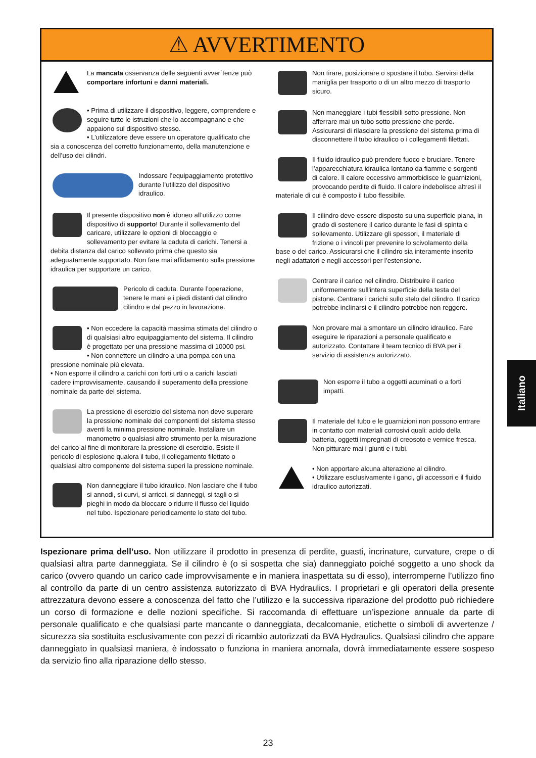⚠ AVVERTIMENTO
La mancata osservanza delle seguenti avver`tenze può comportare infortuni e danni materiali.
• Prima di utilizzare il dispositivo, leggere, comprendere e seguire tutte le istruzioni che lo accompagnano e che appaiono sul dispositivo stesso.
• L’utilizzatore deve essere un operatore qualificato che sia a conoscenza del corretto funzionamento, della manutenzione e dell’uso dei cilindri.
Indossare l’equipaggiamento protettivo durante l’utilizzo del dispositivo idraulico.
Il presente dispositivo non è idoneo all’utilizzo come dispositivo di supporto! Durante il sollevamento del caricare, utilizzare le opzioni di bloccaggio e sollevamento per evitare la caduta di carichi. Tenersi a debita distanza dal carico sollevato prima che questo sia adeguatamente supportato. Non fare mai affidamento sulla pressione idraulica per supportare un carico.
Pericolo di caduta. Durante l’operazione, tenere le mani e i piedi distanti dal cilindro cilindro e dal pezzo in lavorazione.
• Non eccedere la capacità massima stimata del cilindro o di qualsiasi altro equipaggiamento del sistema. Il cilindro è progettato per una pressione massima di 10000 psi.
• Non connettere un cilindro a una pompa con una pressione nominale più elevata.
• Non esporre il cilindro a carichi con forti urti o a carichi lasciati cadere improvvisamente, causando il superamento della pressione nominale da parte del sistema.
La pressione di esercizio del sistema non deve superare la pressione nominale dei componenti del sistema stesso aventi la minima pressione nominale. Installare un manometro o qualsiasi altro strumento per la misurazione del carico al fine di monitorare la pressione di esercizio. Esiste il pericolo di esplosione qualora il tubo, il collegamento filettato o qualsiasi altro componente del sistema superi la pressione nominale.
Non danneggiare il tubo idraulico. Non lasciare che il tubo si annodi, si curvi, si arricci, si danneggi, si tagli o si pieghi in modo da bloccare o ridurre il flusso del liquido nel tubo. Ispezionare periodicamente lo stato del tubo.
Non tirare, posizionare o spostare il tubo. Servirsi della maniglia per trasporto o di un altro mezzo di trasporto sicuro.
Non maneggiare i tubi flessibili sotto pressione. Non afferrare mai un tubo sotto pressione che perde. Assicurarsi di rilasciare la pressione del sistema prima di disconnettere il tubo idraulico o i collegamenti filettati.
Il fluido idraulico può prendere fuoco e bruciare. Tenere l'apparecchiatura idraulica lontano da fiamme e sorgenti di calore. Il calore eccessivo ammorbidisce le guarnizioni, provocando perdite di fluido. Il calore indebolisce altresì il materiale di cui è composto il tubo flessibile.
Il cilindro deve essere disposto su una superficie piana, in grado di sostenere il carico durante le fasi di spinta e sollevamento. Utilizzare gli spessori, il materiale di frizione o i vincoli per prevenire lo scivolamento della base o del carico. Assicurarsi che il cilindro sia interamente inserito negli adattatori e negli accessori per l’estensione.
Centrare il carico nel cilindro. Distribuire il carico uniformemente sull'intera superficie della testa del pistone. Centrare i carichi sullo stelo del cilindro. Il carico potrebbe inclinarsi e il cilindro potrebbe non reggere.
Non provare mai a smontare un cilindro idraulico. Fare eseguire le riparazioni a personale qualificato e autorizzato. Contattare il team tecnico di BVA per il servizio di assistenza autorizzato.
Non esporre il tubo a oggetti acuminati o a forti impatti.
Il materiale del tubo e le guarnizioni non possono entrare in contatto con materiali corrosivi quali: acido della batteria, oggetti impregnati di creosoto e vernice fresca. Non pitturare mai i giunti e i tubi.
• Non apportare alcuna alterazione al cilindro.
• Utilizzare esclusivamente i ganci, gli accessori e il fluido idraulico autorizzati.
Ispezionare prima dell’uso. Non utilizzare il prodotto in presenza di perdite, guasti, incrinature, curvature, crepe o di qualsiasi altra parte danneggiata. Se il cilindro è (o si sospetta che sia) danneggiato poiché soggetto a uno shock da carico (ovvero quando un carico cade improvvisamente e in maniera inaspettata su di esso), interromperne l’utilizzo fino al controllo da parte di un centro assistenza autorizzato di BVA Hydraulics. I proprietari e gli operatori della presente attrezzatura devono essere a conoscenza del fatto che l’utilizzo e la successiva riparazione del prodotto può richiedere un corso di formazione e delle nozioni specifiche. Si raccomanda di effettuare un’ispezione annuale da parte di personale qualificato e che qualsiasi parte mancante o danneggiata, decalcomanie, etichette o simboli di avvertenze / sicurezza sia sostituita esclusivamente con pezzi di ricambio autorizzati da BVA Hydraulics. Qualsiasi cilindro che appare danneggiato in qualsiasi maniera, è indossato o funziona in maniera anomala, dovrà immediatamente essere sospeso da servizio fino alla riparazione dello stesso.
Italiano
23